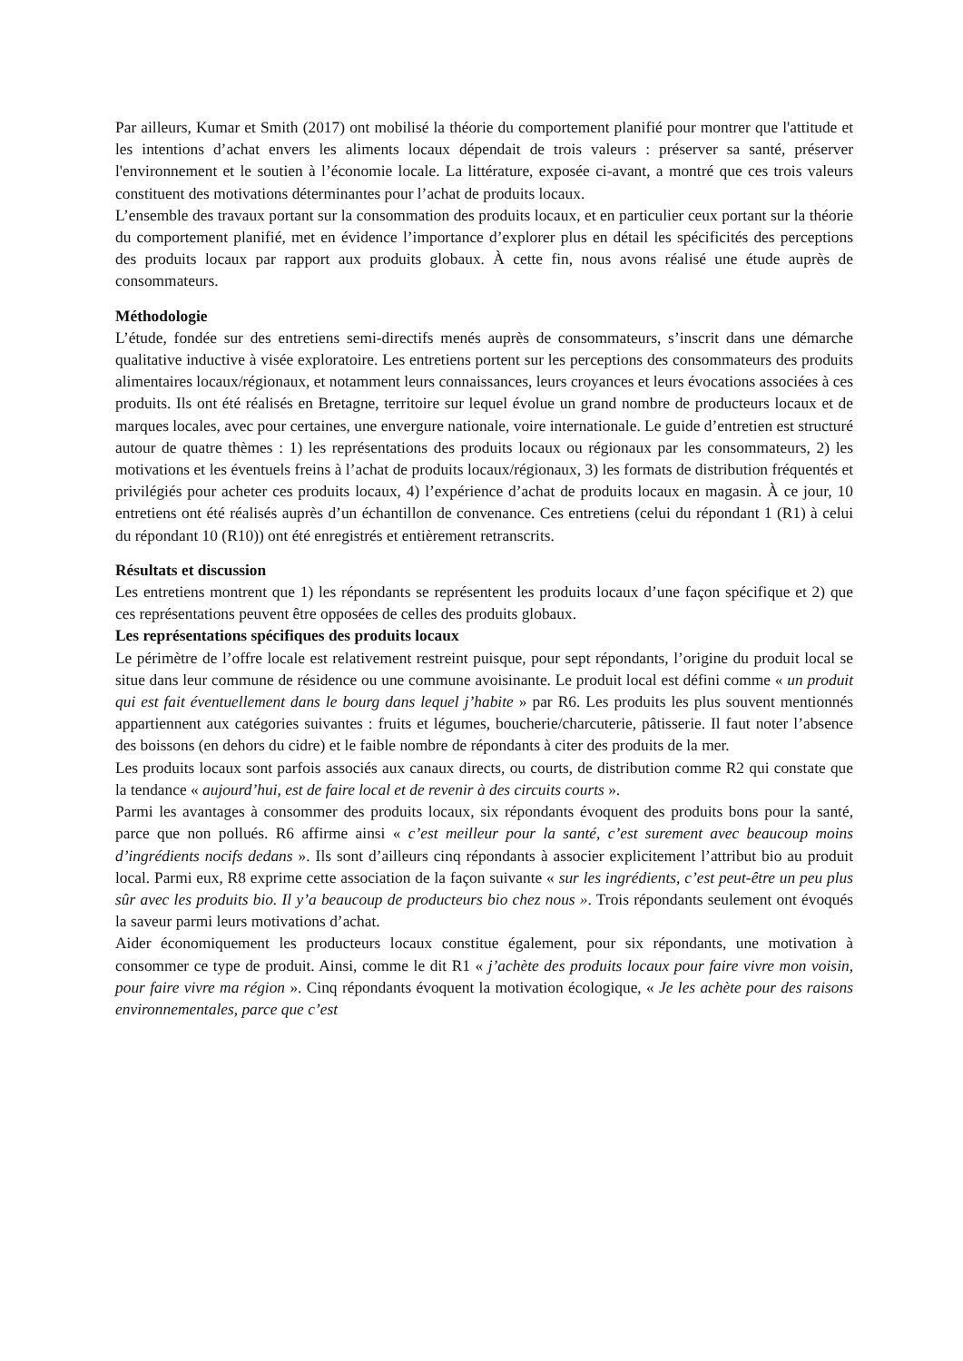Par ailleurs, Kumar et Smith (2017) ont mobilisé la théorie du comportement planifié pour montrer que l'attitude et les intentions d’achat envers les aliments locaux dépendait de trois valeurs : préserver sa santé, préserver l'environnement et le soutien à l’économie locale. La littérature, exposée ci-avant, a montré que ces trois valeurs constituent des motivations déterminantes pour l’achat de produits locaux.
L’ensemble des travaux portant sur la consommation des produits locaux, et en particulier ceux portant sur la théorie du comportement planifié, met en évidence l’importance d’explorer plus en détail les spécificités des perceptions des produits locaux par rapport aux produits globaux. À cette fin, nous avons réalisé une étude auprès de consommateurs.
Méthodologie
L’étude, fondée sur des entretiens semi-directifs menés auprès de consommateurs, s’inscrit dans une démarche qualitative inductive à visée exploratoire. Les entretiens portent sur les perceptions des consommateurs des produits alimentaires locaux/régionaux, et notamment leurs connaissances, leurs croyances et leurs évocations associées à ces produits. Ils ont été réalisés en Bretagne, territoire sur lequel évolue un grand nombre de producteurs locaux et de marques locales, avec pour certaines, une envergure nationale, voire internationale. Le guide d’entretien est structuré autour de quatre thèmes : 1) les représentations des produits locaux ou régionaux par les consommateurs, 2) les motivations et les éventuels freins à l’achat de produits locaux/régionaux, 3) les formats de distribution fréquentés et privilégiés pour acheter ces produits locaux, 4) l’expérience d’achat de produits locaux en magasin. À ce jour, 10 entretiens ont été réalisés auprès d’un échantillon de convenance. Ces entretiens (celui du répondant 1 (R1) à celui du répondant 10 (R10)) ont été enregistrés et entièrement retranscrits.
Résultats et discussion
Les entretiens montrent que 1) les répondants se représentent les produits locaux d’une façon spécifique et 2) que ces représentations peuvent être opposées de celles des produits globaux.
Les représentations spécifiques des produits locaux
Le périmètre de l’offre locale est relativement restreint puisque, pour sept répondants, l’origine du produit local se situe dans leur commune de résidence ou une commune avoisinante. Le produit local est défini comme « un produit qui est fait éventuellement dans le bourg dans lequel j’habite » par R6. Les produits les plus souvent mentionnés appartiennent aux catégories suivantes : fruits et légumes, boucherie/charcuterie, pâtisserie. Il faut noter l’absence des boissons (en dehors du cidre) et le faible nombre de répondants à citer des produits de la mer.
Les produits locaux sont parfois associés aux canaux directs, ou courts, de distribution comme R2 qui constate que la tendance « aujourd’hui, est de faire local et de revenir à des circuits courts ».
Parmi les avantages à consommer des produits locaux, six répondants évoquent des produits bons pour la santé, parce que non pollués. R6 affirme ainsi « c’est meilleur pour la santé, c’est surement avec beaucoup moins d’ingrédients nocifs dedans ». Ils sont d’ailleurs cinq répondants à associer explicitement l’attribut bio au produit local. Parmi eux, R8 exprime cette association de la façon suivante « sur les ingrédients, c’est peut-être un peu plus sûr avec les produits bio. Il y’a beaucoup de producteurs bio chez nous ». Trois répondants seulement ont évoqués la saveur parmi leurs motivations d’achat.
Aider économiquement les producteurs locaux constitue également, pour six répondants, une motivation à consommer ce type de produit. Ainsi, comme le dit R1 « j’achète des produits locaux pour faire vivre mon voisin, pour faire vivre ma région ». Cinq répondants évoquent la motivation écologique, « Je les achète pour des raisons environnementales, parce que c’est